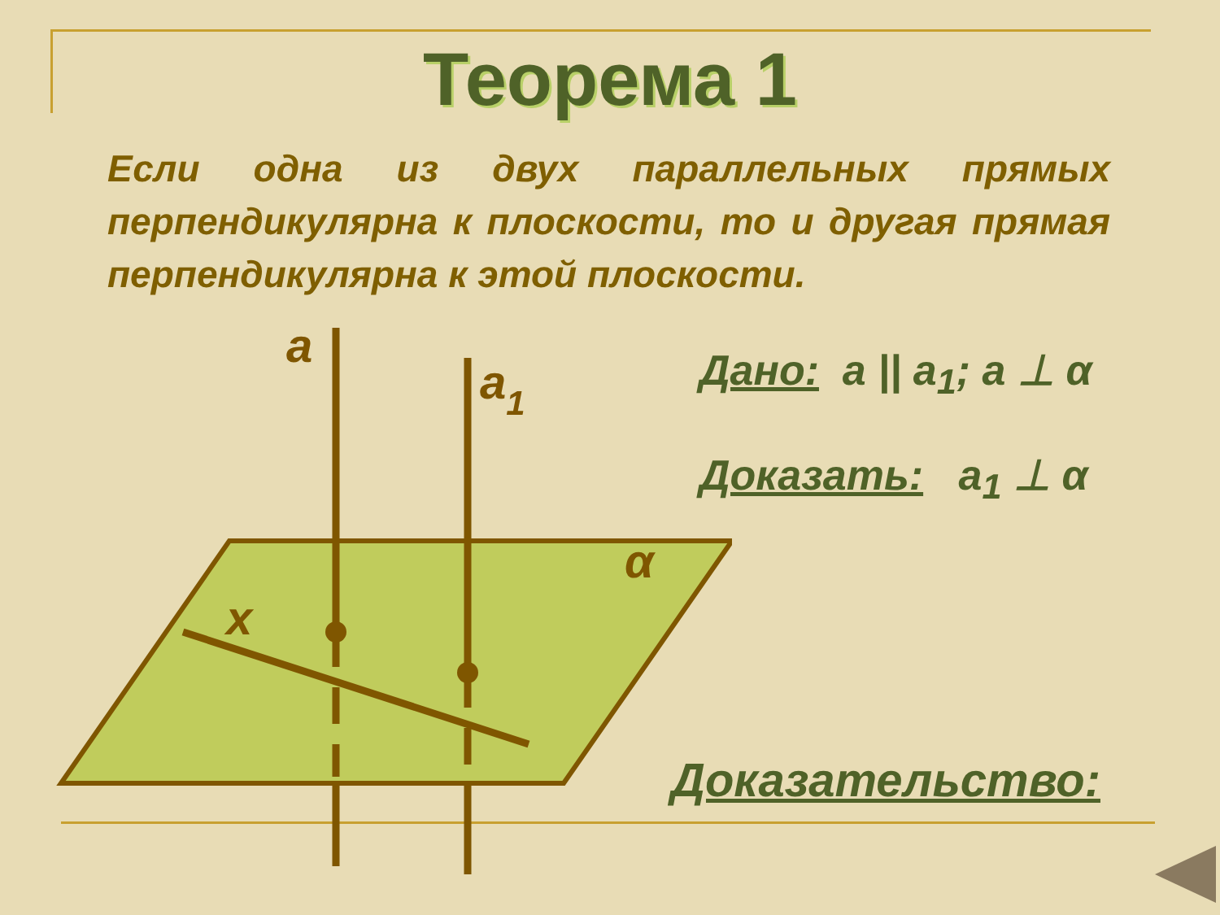Теорема 1
Если одна из двух параллельных прямых перпендикулярна к плоскости, то и другая прямая перпендикулярна к этой плоскости.
a
a1
α
x
Дано: a || a<sub>1</sub>; a ⊥ α
Доказать: a<sub>1</sub> ⊥ α
Доказательство: